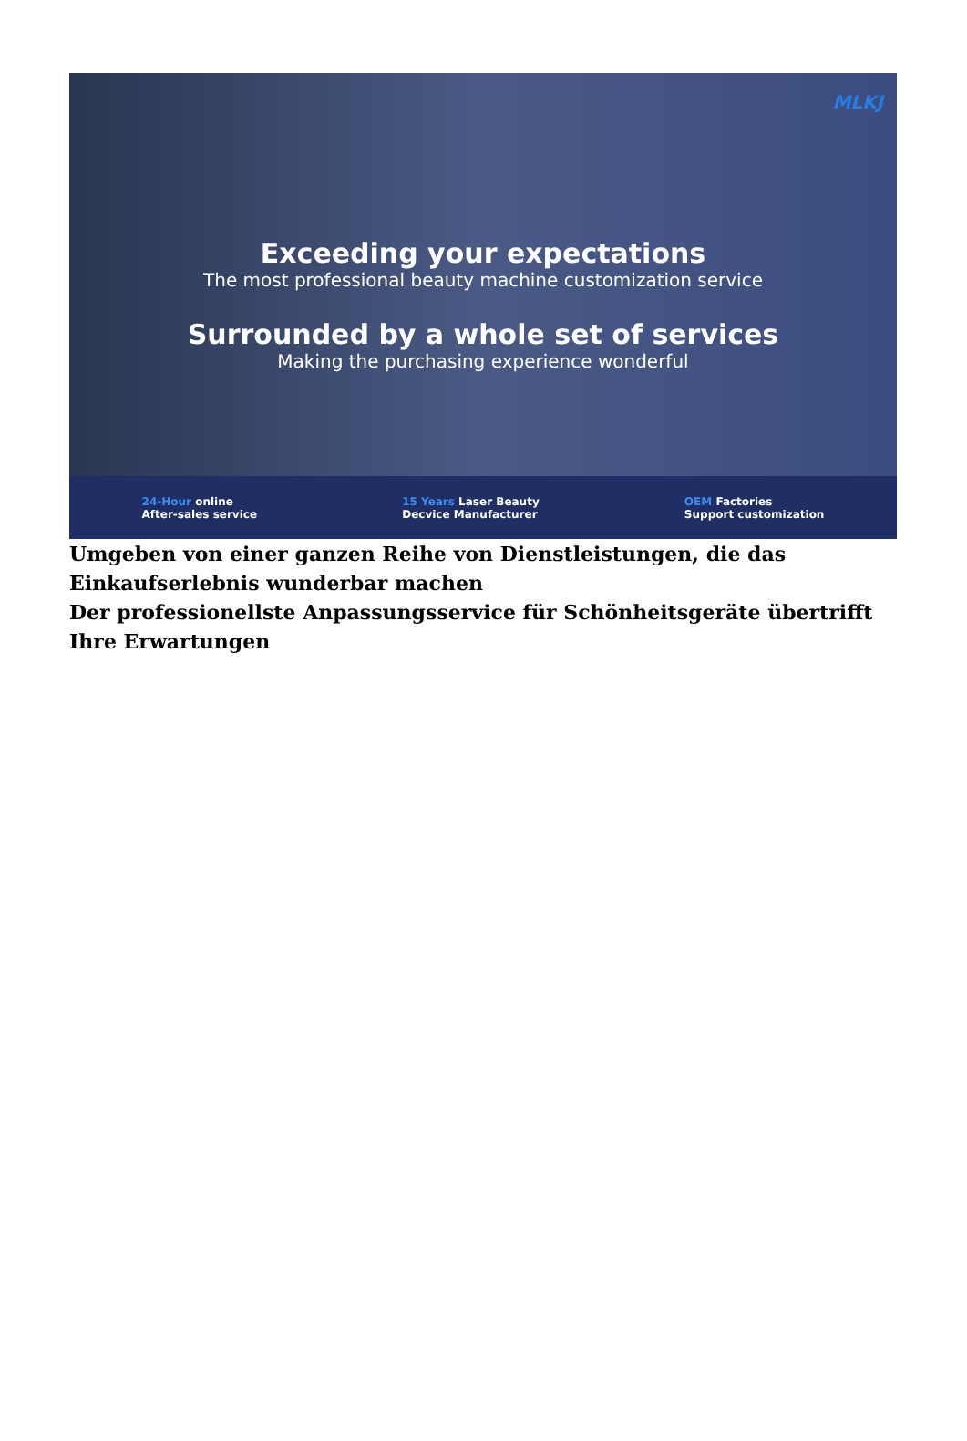MLKJ
Exceeding your expectations
The most professional beauty machine customization service
Surrounded by a whole set of services
Making the purchasing experience wonderful
24-Hour online
After-sales service
15 Years Laser Beauty
Decvice Manufacturer
OEM Factories
Support customization
Umgeben von einer ganzen Reihe von Dienstleistungen, die das Einkaufserlebnis wunderbar machen
Der professionellste Anpassungsservice für Schönheitsgeräte übertrifft Ihre Erwartungen